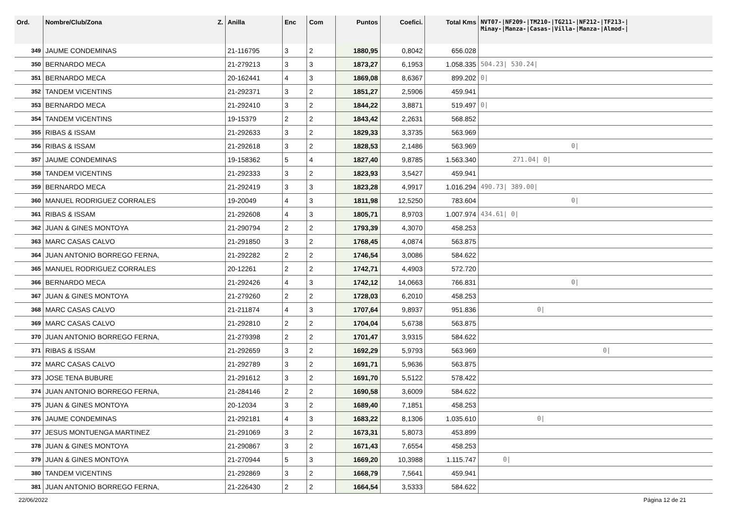| Ord. | Nombre/Club/Zona Z. | Anilla | Enc | Com | Puntos | Coefici. | Total Kms | NVT07-/NF209-/TM210-/TG211-/NF212-/TF213-/ Minay-/Manza-/Casas-/Villa-/Manza-/Almod-/ |
| --- | --- | --- | --- | --- | --- | --- | --- | --- |
| 349 | JAUME CONDEMINAS | 21-116795 | 3 | 2 | 1880,95 | 0,8042 | 656.028 | |
| 350 | BERNARDO MECA | 21-279213 | 3 | 3 | 1873,27 | 6,1953 | 1.058.335 | 504.23/ 530.24/ |
| 351 | BERNARDO MECA | 20-162441 | 4 | 3 | 1869,08 | 8,6367 | 899.202 | 0/ |
| 352 | TANDEM VICENTINS | 21-292371 | 3 | 2 | 1851,27 | 2,5906 | 459.941 | |
| 353 | BERNARDO MECA | 21-292410 | 3 | 2 | 1844,22 | 3,8871 | 519.497 | 0/ |
| 354 | TANDEM VICENTINS | 19-15379 | 2 | 2 | 1843,42 | 2,2631 | 568.852 | |
| 355 | RIBAS & ISSAM | 21-292633 | 3 | 2 | 1829,33 | 3,3735 | 563.969 | |
| 356 | RIBAS & ISSAM | 21-292618 | 3 | 2 | 1828,53 | 2,1486 | 563.969 | 0/ |
| 357 | JAUME CONDEMINAS | 19-158362 | 5 | 4 | 1827,40 | 9,8785 | 1.563.340 | 271.04/ 0/ |
| 358 | TANDEM VICENTINS | 21-292333 | 3 | 2 | 1823,93 | 3,5427 | 459.941 | |
| 359 | BERNARDO MECA | 21-292419 | 3 | 3 | 1823,28 | 4,9917 | 1.016.294 | 490.73/ 389.00/ |
| 360 | MANUEL RODRIGUEZ CORRALES | 19-20049 | 4 | 3 | 1811,98 | 12,5250 | 783.604 | 0/ |
| 361 | RIBAS & ISSAM | 21-292608 | 4 | 3 | 1805,71 | 8,9703 | 1.007.974 | 434.61/ 0/ |
| 362 | JUAN & GINES MONTOYA | 21-290794 | 2 | 2 | 1793,39 | 4,3070 | 458.253 | |
| 363 | MARC CASAS CALVO | 21-291850 | 3 | 2 | 1768,45 | 4,0874 | 563.875 | |
| 364 | JUAN ANTONIO BORREGO FERNA, | 21-292282 | 2 | 2 | 1746,54 | 3,0086 | 584.622 | |
| 365 | MANUEL RODRIGUEZ CORRALES | 20-12261 | 2 | 2 | 1742,71 | 4,4903 | 572.720 | |
| 366 | BERNARDO MECA | 21-292426 | 4 | 3 | 1742,12 | 14,0663 | 766.831 | 0/ |
| 367 | JUAN & GINES MONTOYA | 21-279260 | 2 | 2 | 1728,03 | 6,2010 | 458.253 | |
| 368 | MARC CASAS CALVO | 21-211874 | 4 | 3 | 1707,64 | 9,8937 | 951.836 | 0/ |
| 369 | MARC CASAS CALVO | 21-292810 | 2 | 2 | 1704,04 | 5,6738 | 563.875 | |
| 370 | JUAN ANTONIO BORREGO FERNA, | 21-279398 | 2 | 2 | 1701,47 | 3,9315 | 584.622 | |
| 371 | RIBAS & ISSAM | 21-292659 | 3 | 2 | 1692,29 | 5,9793 | 563.969 | 0/ |
| 372 | MARC CASAS CALVO | 21-292789 | 3 | 2 | 1691,71 | 5,9636 | 563.875 | |
| 373 | JOSE TENA BUBURE | 21-291612 | 3 | 2 | 1691,70 | 5,5122 | 578.422 | |
| 374 | JUAN ANTONIO BORREGO FERNA, | 21-284146 | 2 | 2 | 1690,58 | 3,6009 | 584.622 | |
| 375 | JUAN & GINES MONTOYA | 20-12034 | 3 | 2 | 1689,40 | 7,1851 | 458.253 | |
| 376 | JAUME CONDEMINAS | 21-292181 | 4 | 3 | 1683,22 | 8,1306 | 1.035.610 | 0/ |
| 377 | JESUS MONTUENGA MARTINEZ | 21-291069 | 3 | 2 | 1673,31 | 5,8073 | 453.899 | |
| 378 | JUAN & GINES MONTOYA | 21-290867 | 3 | 2 | 1671,43 | 7,6554 | 458.253 | |
| 379 | JUAN & GINES MONTOYA | 21-270944 | 5 | 3 | 1669,20 | 10,3988 | 1.115.747 | 0/ |
| 380 | TANDEM VICENTINS | 21-292869 | 3 | 2 | 1668,79 | 7,5641 | 459.941 | |
| 381 | JUAN ANTONIO BORREGO FERNA, | 21-226430 | 2 | 2 | 1664,54 | 3,5333 | 584.622 | |
22/06/2022 Página 12 de 21